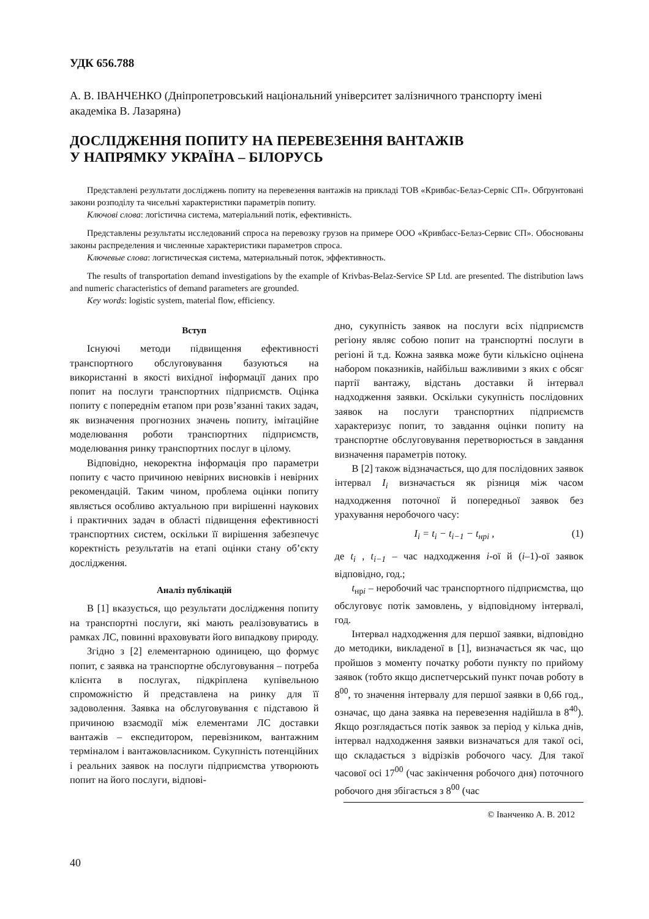УДК 656.788
А. В. ІВАНЧЕНКО (Дніпропетровський національний університет залізничного транспорту імені академіка В. Лазаряна)
ДОСЛІДЖЕННЯ ПОПИТУ НА ПЕРЕВЕЗЕННЯ ВАНТАЖІВ
У НАПРЯМКУ УКРАЇНА – БІЛОРУСЬ
Представлені результати досліджень попиту на перевезення вантажів на прикладі ТОВ «Кривбас-Белаз-Сервіс СП». Обґрунтовані закони розподілу та чисельні характеристики параметрів попиту.
Ключові слова: логістична система, матеріальний потік, ефективність.
Представлены результаты исследований спроса на перевозку грузов на примере ООО «Кривбасс-Белаз-Сервис СП». Обоснованы законы распределения и численные характеристики параметров спроса.
Ключевые слова: логистическая система, материальный поток, эффективность.
The results of transportation demand investigations by the example of Krivbas-Belaz-Service SP Ltd. are presented. The distribution laws and numeric characteristics of demand parameters are grounded.
Key words: logistic system, material flow, efficiency.
Вступ
Існуючі методи підвищення ефективності транспортного обслуговування базуються на використанні в якості вихідної інформації даних про попит на послуги транспортних підприємств. Оцінка попиту є попереднім етапом при розв’язанні таких задач, як визначення прогнозних значень попиту, імітаційне моделювання роботи транспортних підприємств, моделювання ринку транспортних послуг в цілому.
Відповідно, некоректна інформація про параметри попиту є часто причиною невірних висновків і невірних рекомендацій. Таким чином, проблема оцінки попиту являється особливо актуальною при вирішенні наукових і практичних задач в області підвищення ефективності транспортних систем, оскільки її вирішення забезпечує коректність результатів на етапі оцінки стану об’єкту дослідження.
Аналіз публікацій
В [1] вказується, що результати дослідження попиту на транспортні послуги, які мають реалізовуватись в рамках ЛС, повинні враховувати його випадкову природу.
Згідно з [2] елементарною одиницею, що формує попит, є заявка на транспортне обслуговування – потреба клієнта в послугах, підкріплена купівельною спроможністю й представлена на ринку для її задоволення. Заявка на обслуговування є підставою й причиною взаємодії між елементами ЛС доставки вантажів – експедитором, перевізником, вантажним терміналом і вантажовласником. Сукупність потенційних і реальних заявок на послуги підприємства утворюють попит на його послуги, відпові-
дно, сукупність заявок на послуги всіх підприємств регіону являє собою попит на транспортні послуги в регіоні й т.д. Кожна заявка може бути кількісно оцінена набором показників, найбільш важливими з яких є обсяг партії вантажу, відстань доставки й інтервал надходження заявки. Оскільки сукупність послідовних заявок на послуги транспортних підприємств характеризує попит, то завдання оцінки попиту на транспортне обслуговування перетворюється в завдання визначення параметрів потоку.
В [2] також відзначається, що для послідовних заявок інтервал I<sub>i</sub> визначається як різниця між часом надходження поточної й попередньої заявок без урахування неробочого часу:
I<sub>i</sub> = t<sub>i</sub> − t<sub>i−1</sub> − t<sub>нрi</sub> , (1)
де t<sub>i</sub> , t<sub>i−1</sub> – час надходження i-ої й (i–1)-ої заявок відповідно, год.;
t<sub>нрi</sub> – неробочий час транспортного підприємства, що обслуговує потік замовлень, у відповідному інтервалі, год.
Інтервал надходження для першої заявки, відповідно до методики, викладеної в [1], визначається як час, що пройшов з моменту початку роботи пункту по прийому заявок (тобто якщо диспетчерський пункт почав роботу в 8<sup>00</sup>, то значення інтервалу для першої заявки в 0,66 год., означає, що дана заявка на перевезення надійшла в 8<sup>40</sup>). Якщо розглядається потік заявок за період у кілька днів, інтервал надходження заявки визначаться для такої осі, що складається з відрізків робочого часу. Для такої часової осі 17<sup>00</sup> (час закінчення робочого дня) поточного робочого дня збігається з 8<sup>00</sup> (час
© Іванченко А. В. 2012
40